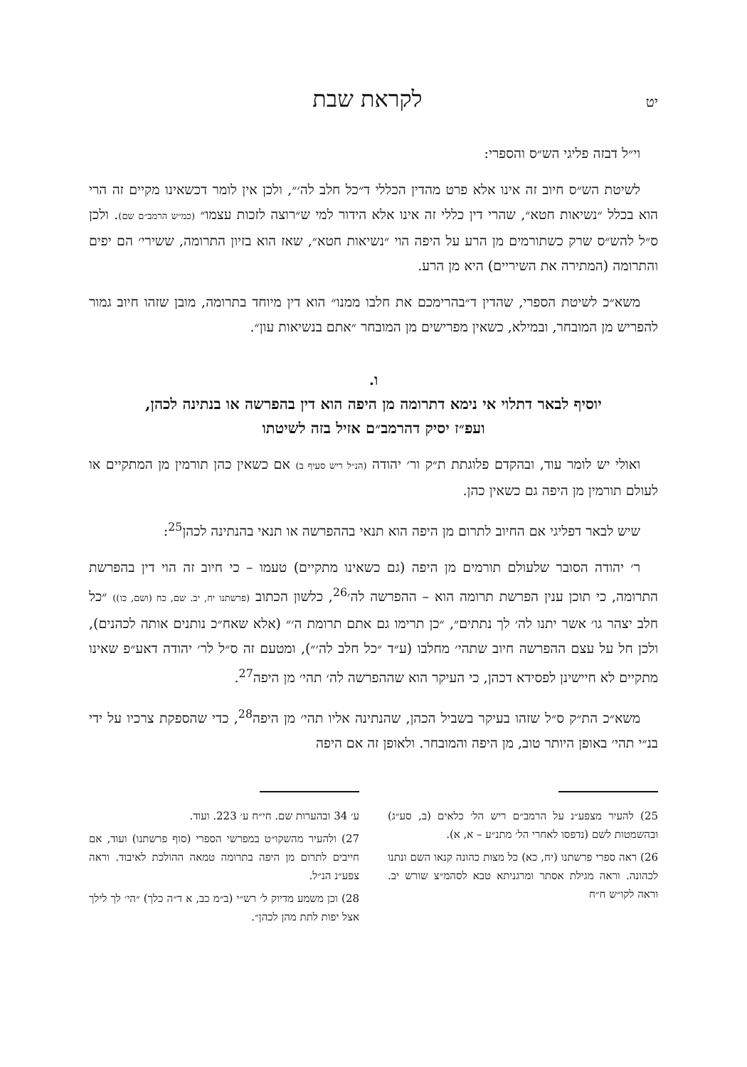יט לקראת שבת
וי״ל דבזה פליגי הש״ס והספרי:
לשיטת הש״ס חיוב זה אינו אלא פרט מהדין הכללי ד״כל חלב לה׳״, ולכן אין לומר דכשאינו מקיים זה הרי הוא בכלל ״נשיאות חטא״, שהרי דין כללי זה אינו אלא הידור למי ש״רוצה לזכות עצמו״ (כמ״ש הרמב״ם שם). ולכן ס״ל להש״ס שרק כשתורמים מן הרע על היפה הוי ״נשיאות חטא״, שאז הוא בזיון התרומה, ששירי׳ הם יפים והתרומה (המתירה את השיריים) היא מן הרע.
משא״כ לשיטת הספרי, שהדין ד״בהרימכם את חלבו ממנו״ הוא דין מיוחד בתרומה, מובן שזהו חיוב גמור להפריש מן המובחר, ובמילא, כשאין מפרישים מן המובחר ״אתם בנשיאות עון״.
ו.
יוסיף לבאר דתלוי אי נימא דתרומה מן היפה הוא דין בהפרשה או בנתינה לכהן,
ועפ״ז יסיק דהרמב״ם אזיל בזה לשיטתו
ואולי יש לומר עוד, ובהקדם פלוגתת ת״ק ור׳ יהודה (הנ״ל ריש סעיף ב) אם כשאין כהן תורמין מן המתקיים או לעולם תורמין מן היפה גם כשאין כהן.
שיש לבאר דפליגי אם החיוב לתרום מן היפה הוא תנאי בההפרשה או תנאי בהנתינה לכהן<sup>25</sup>:
ר׳ יהודה הסובר שלעולם תורמים מן היפה (גם כשאינו מתקיים) טעמו – כי חיוב זה הוי דין בהפרשת התרומה, כי תוכן ענין הפרשת תרומה הוא – ההפרשה לה׳<sup>26</sup>, כלשון הכתוב (פרשתנו יח, יב. שם, כח (ושם, כו)) ״כל חלב יצהר גו׳ אשר יתנו לה׳ לך נתתים״, ״כן תרימו גם אתם תרומת ה׳״ (אלא שאח״כ נותנים אותה לכהנים), ולכן חל על עצם ההפרשה חיוב שתהי׳ מחלבו (ע״ד ״כל חלב לה׳״), ומטעם זה ס״ל לר׳ יהודה דאע״פ שאינו מתקיים לא חיישינן לפסידא דכהן, כי העיקר הוא שההפרשה לה׳ תהי׳ מן היפה<sup>27</sup>.
משא״כ הת״ק ס״ל שזהו בעיקר בשביל הכהן, שהנתינה אליו תהי׳ מן היפה<sup>28</sup>, כדי שהספקת צרכיו על ידי בנ״י תהי׳ באופן היותר טוב, מן היפה והמובחר. ולאופן זה אם היפה
25) להעיר מצפע״נ על הרמב״ם ריש הל׳ כלאים (ב, סע״ג) ובהשמטות לשם (נדפסו לאחרי הל׳ מתנ״ע – א, א).
26) ראה ספרי פרשתנו (יח, כא) כל מצות כהונה קנאו השם ונתנו לכהונה. וראה מגילת אסתר ומרגניתא טבא לסהמ״צ שורש יב. וראה לקו״ש ח״ח
ע׳ 34 ובהערות שם. חי״ח ע׳ 223. ועוד.
27) ולהעיר מהשקו״ט במפרשי הספרי (סוף פרשתנו) ועוד, אם חייבים לתרום מן היפה בתרומה טמאה ההולכת לאיבוד. וראה צפע״נ הנ״ל.
28) וכן משמע מדיוק ל׳ רש״י (ב״מ כב, א ד״ה כלך) ״הי׳ לך לילך אצל יפות לתת מהן לכהן״.